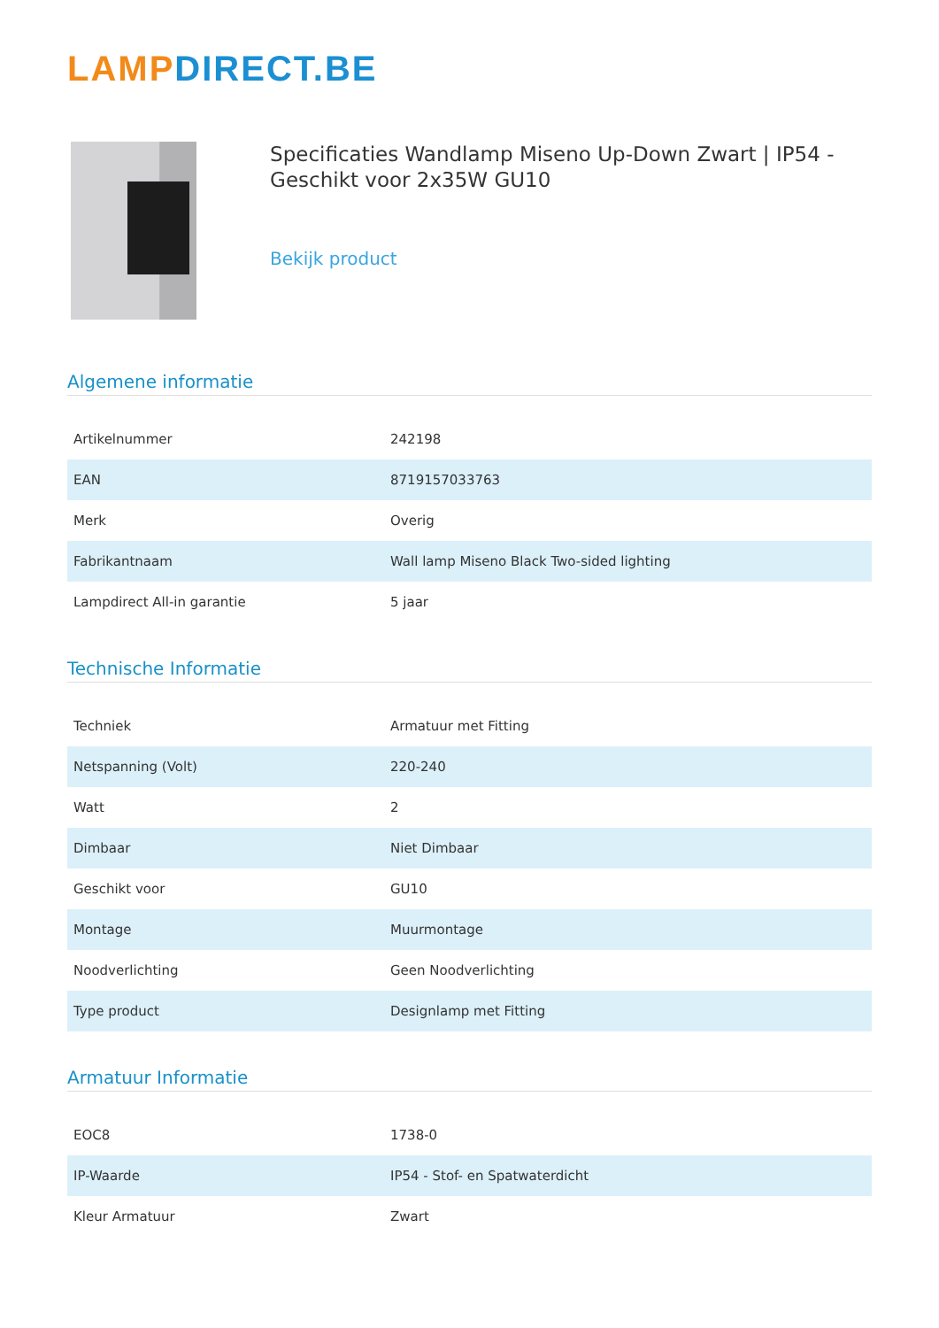LAMPDIRECT.BE
Specificaties Wandlamp Miseno Up-Down Zwart | IP54 - Geschikt voor 2x35W GU10
Bekijk product
Algemene informatie
| Artikelnummer | 242198 |
| EAN | 8719157033763 |
| Merk | Overig |
| Fabrikantnaam | Wall lamp Miseno Black Two-sided lighting |
| Lampdirect All-in garantie | 5 jaar |
Technische Informatie
| Techniek | Armatuur met Fitting |
| Netspanning (Volt) | 220-240 |
| Watt | 2 |
| Dimbaar | Niet Dimbaar |
| Geschikt voor | GU10 |
| Montage | Muurmontage |
| Noodverlichting | Geen Noodverlichting |
| Type product | Designlamp met Fitting |
Armatuur Informatie
| EOC8 | 1738-0 |
| IP-Waarde | IP54 - Stof- en Spatwaterdicht |
| Kleur Armatuur | Zwart |